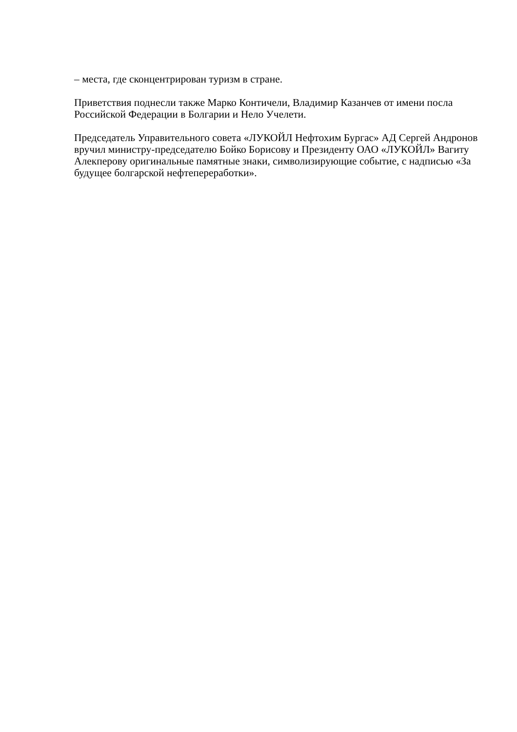– места, где сконцентрирован туризм в стране.
Приветствия поднесли также Марко Контичели, Владимир Казанчев от имени посла Российской Федерации в Болгарии и Нело Учелети.
Председатель Управительного совета «ЛУКОЙЛ Нефтохим Бургас» АД Сергей Андронов вручил министру-председателю Бойко Борисову и Президенту ОАО «ЛУКОЙЛ» Вагиту Алекперову оригинальные памятные знаки, символизирующие событие, с надписью «За будущее болгарской нефтепереработки».